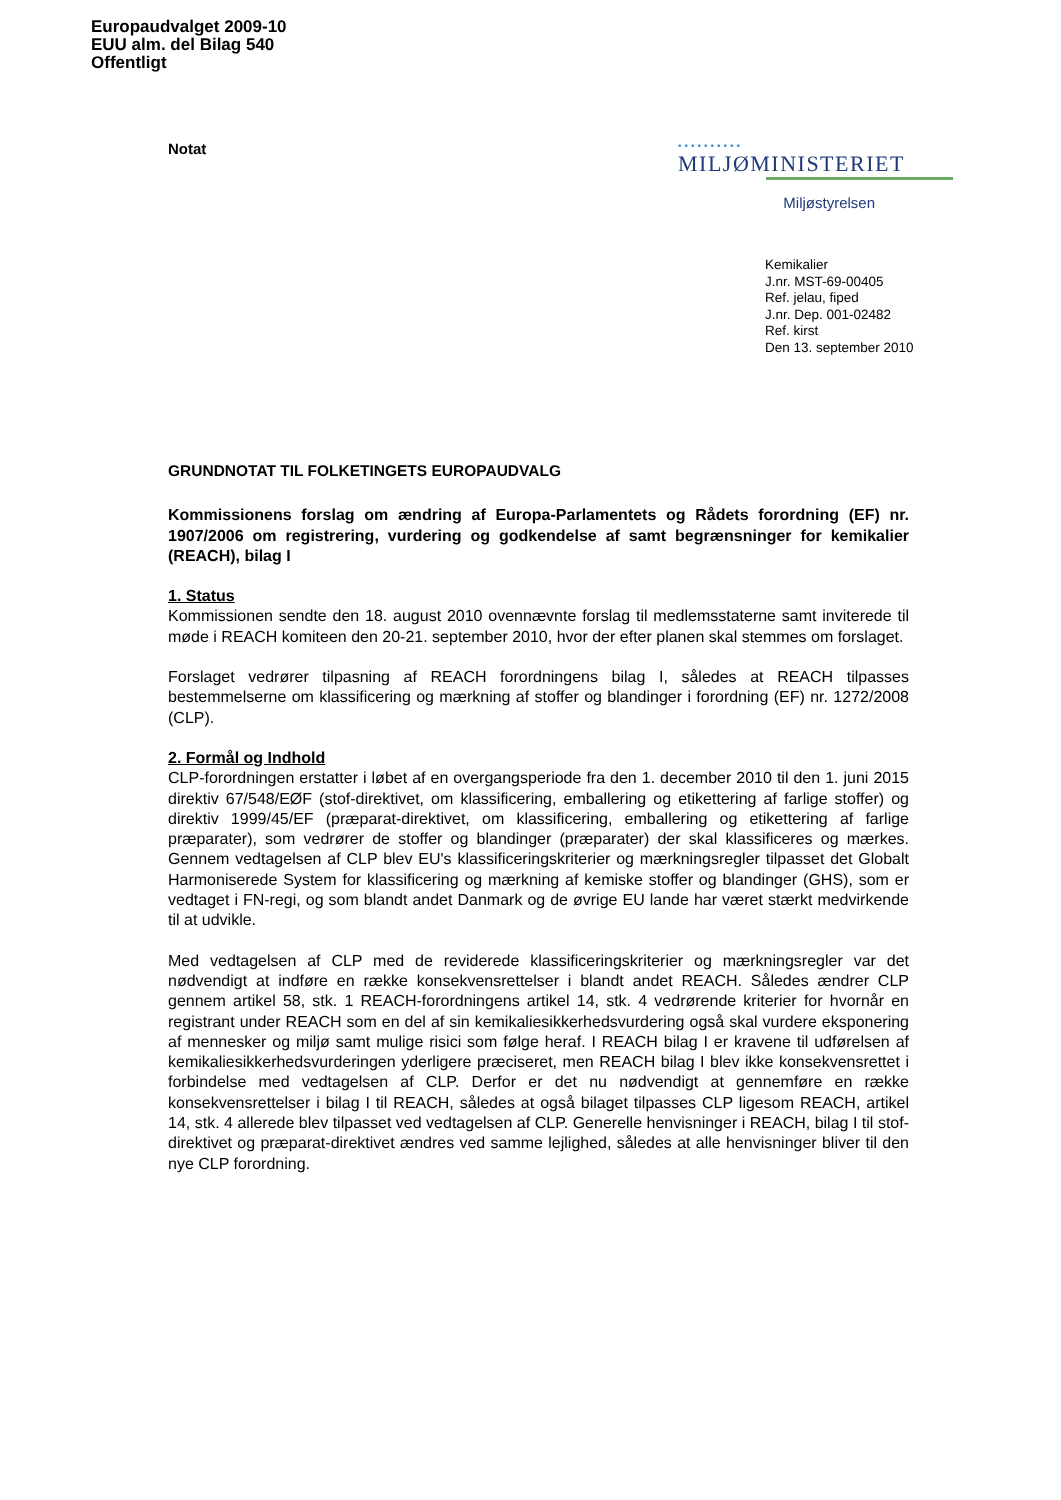Europaudvalget 2009-10
EUU alm. del Bilag 540
Offentligt
Notat
••••••••••
MILJØMINISTERIET
Miljøstyrelsen
Kemikalier
J.nr. MST-69-00405
Ref. jelau, fiped
J.nr. Dep. 001-02482
Ref. kirst
Den 13. september 2010
GRUNDNOTAT TIL FOLKETINGETS EUROPAUDVALG
Kommissionens forslag om ændring af Europa-Parlamentets og Rådets forordning (EF) nr. 1907/2006 om registrering, vurdering og godkendelse af samt begrænsninger for kemikalier (REACH), bilag I
1. Status
Kommissionen sendte den 18. august 2010 ovennævnte forslag til medlemsstaterne samt inviterede til møde i REACH komiteen den 20-21. september 2010, hvor der efter planen skal stemmes om forslaget.
Forslaget vedrører tilpasning af REACH forordningens bilag I, således at REACH tilpasses bestemmelserne om klassificering og mærkning af stoffer og blandinger i forordning (EF) nr. 1272/2008 (CLP).
2. Formål og Indhold
CLP-forordningen erstatter i løbet af en overgangsperiode fra den 1. december 2010 til den 1. juni 2015 direktiv 67/548/EØF (stof-direktivet, om klassificering, emballering og etikettering af farlige stoffer) og direktiv 1999/45/EF (præparat-direktivet, om klassificering, emballering og etikettering af farlige præparater), som vedrører de stoffer og blandinger (præparater) der skal klassificeres og mærkes. Gennem vedtagelsen af CLP blev EU's klassificeringskriterier og mærkningsregler tilpasset det Globalt Harmoniserede System for klassificering og mærkning af kemiske stoffer og blandinger (GHS), som er vedtaget i FN-regi, og som blandt andet Danmark og de øvrige EU lande har været stærkt medvirkende til at udvikle.
Med vedtagelsen af CLP med de reviderede klassificeringskriterier og mærkningsregler var det nødvendigt at indføre en række konsekvensrettelser i blandt andet REACH. Således ændrer CLP gennem artikel 58, stk. 1 REACH-forordningens artikel 14, stk. 4 vedrørende kriterier for hvornår en registrant under REACH som en del af sin kemikaliesikkerhedsvurdering også skal vurdere eksponering af mennesker og miljø samt mulige risici som følge heraf. I REACH bilag I er kravene til udførelsen af kemikaliesikkerhedsvurderingen yderligere præciseret, men REACH bilag I blev ikke konsekvensrettet i forbindelse med vedtagelsen af CLP. Derfor er det nu nødvendigt at gennemføre en række konsekvensrettelser i bilag I til REACH, således at også bilaget tilpasses CLP ligesom REACH, artikel 14, stk. 4 allerede blev tilpasset ved vedtagelsen af CLP. Generelle henvisninger i REACH, bilag I til stof-direktivet og præparat-direktivet ændres ved samme lejlighed, således at alle henvisninger bliver til den nye CLP forordning.